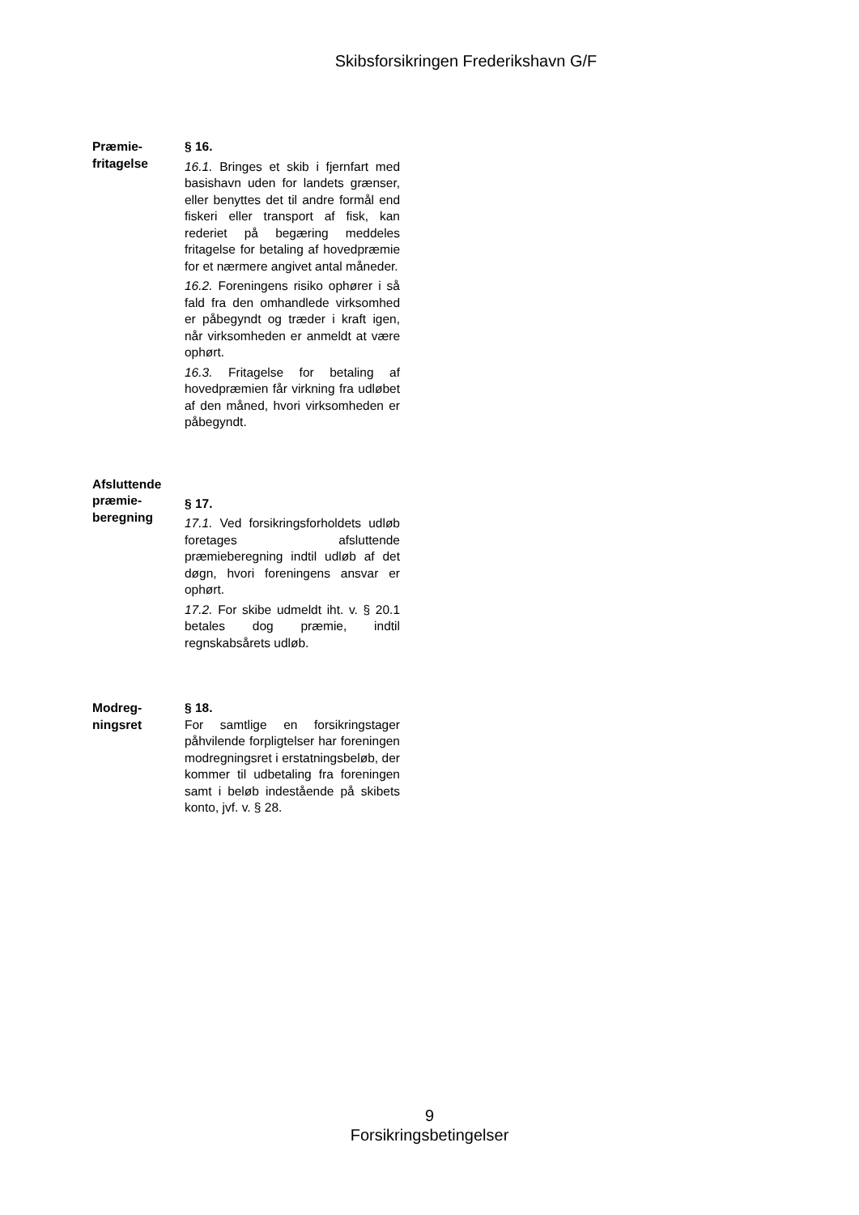Skibsforsikringen Frederikshavn G/F
Præmie-
fritagelse
§ 16.
16.1. Bringes et skib i fjernfart med basishavn uden for landets grænser, eller benyttes det til andre formål end fiskeri eller transport af fisk, kan rederiet på begæring meddeles fritagelse for betaling af hovedpræmie for et nærmere angivet antal måneder.
16.2. Foreningens risiko ophører i så fald fra den omhandlede virksomhed er påbegyndt og træder i kraft igen, når virksomheden er anmeldt at være ophørt.
16.3. Fritagelse for betaling af hovedpræmien får virkning fra udløbet af den måned, hvori virksomheden er påbegyndt.
Afsluttende
præmie-
beregning
§ 17.
17.1. Ved forsikringsforholdets udløb foretages afsluttende præmieberegning indtil udløb af det døgn, hvori foreningens ansvar er ophørt.
17.2. For skibe udmeldt iht. v. § 20.1 betales dog præmie, indtil regnskabsårets udløb.
Modreg-
ningsret
§ 18.
For samtlige en forsikringstager påhvilende forpligtelser har foreningen modregningsret i erstatningsbeløb, der kommer til udbetaling fra foreningen samt i beløb indestående på skibets konto, jvf. v. § 28.
9
Forsikringsbetingelser